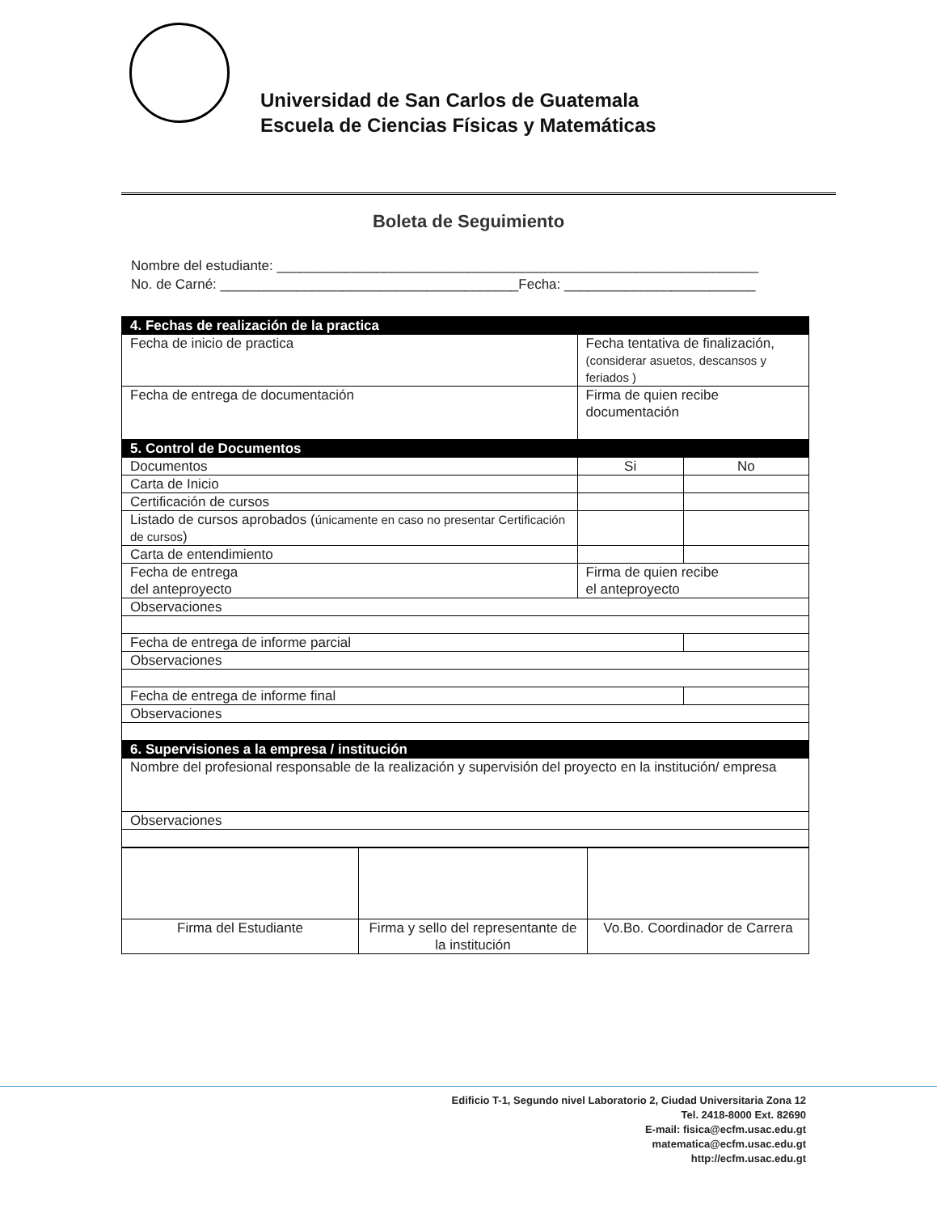Universidad de San Carlos de Guatemala
Escuela de Ciencias Físicas y Matemáticas
Boleta de Seguimiento
Nombre del estudiante: _______________________________________________________________
No. de Carné: _______________________________________Fecha: _________________________
| 4. Fechas de realización de la practica | | |
| Fecha de inicio de practica | Fecha tentativa de finalización, (considerar asuetos, descansos y feriados ) | |
| Fecha de entrega de documentación | Firma de quien recibe documentación | |
| 5. Control de Documentos | | |
| Documentos | Si | No |
| Carta de Inicio | | |
| Certificación de cursos | | |
| Listado de cursos aprobados ( únicamente en caso no presentar Certificación de cursos ) | | |
| Carta de entendimiento | | |
| Fecha de entrega del anteproyecto | Firma de quien recibe el anteproyecto | |
| Observaciones | | |
| Fecha de entrega de informe parcial | | |
| Observaciones | | |
| Fecha de entrega de informe final | | |
| Observaciones | | |
| 6. Supervisiones a la empresa / institución | | |
| Nombre del profesional responsable de la realización y supervisión del proyecto en la institución/ empresa | | |
| Observaciones | | |
| Firma del Estudiante | Firma y sello del representante de la institución | Vo.Bo. Coordinador de Carrera |
Edificio T-1, Segundo nivel Laboratorio 2, Ciudad Universitaria Zona 12
Tel. 2418-8000 Ext. 82690
E-mail: fisica@ecfm.usac.edu.gt
matematica@ecfm.usac.edu.gt
http://ecfm.usac.edu.gt